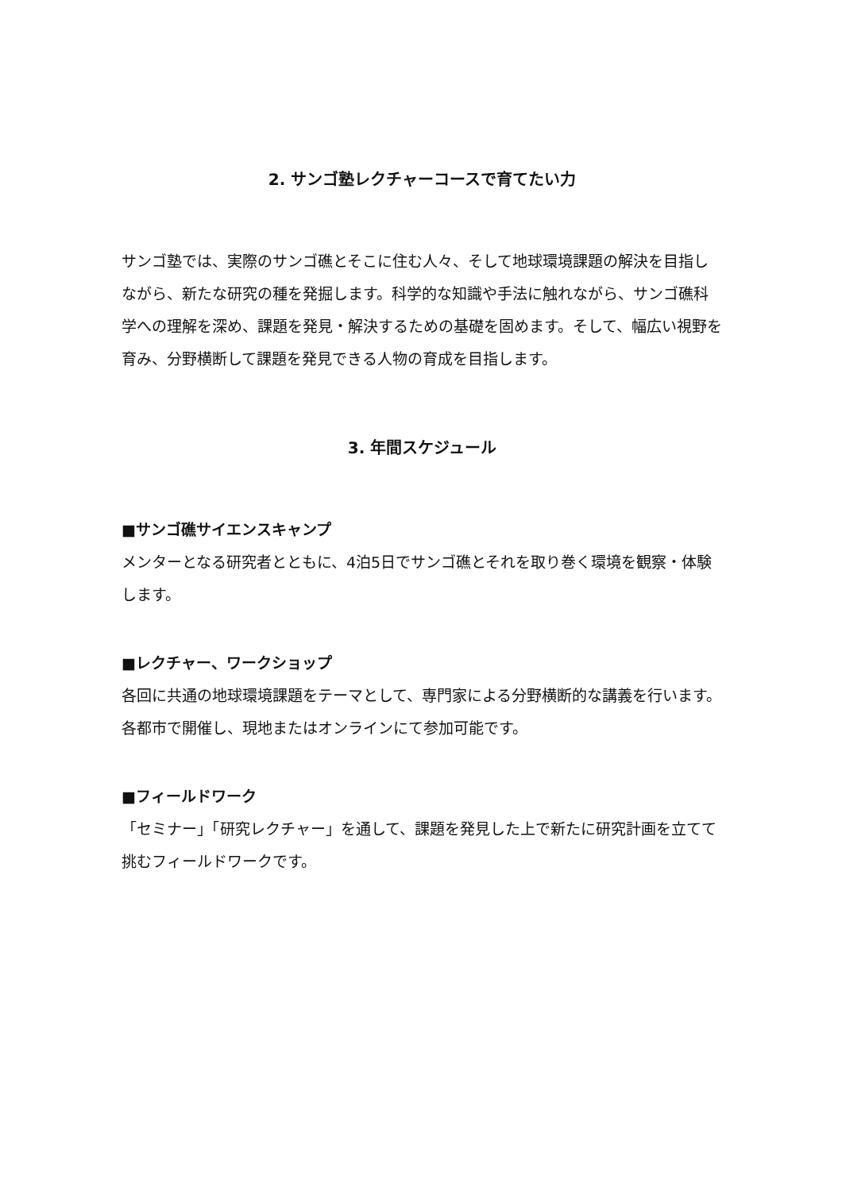2. サンゴ塾レクチャーコースで育てたい力
サンゴ塾では、実際のサンゴ礁とそこに住む人々、そして地球環境課題の解決を目指しながら、新たな研究の種を発掘します。科学的な知識や手法に触れながら、サンゴ礁科学への理解を深め、課題を発見・解決するための基礎を固めます。そして、幅広い視野を育み、分野横断して課題を発見できる人物の育成を目指します。
3. 年間スケジュール
■サンゴ礁サイエンスキャンプ
メンターとなる研究者とともに、4泊5日でサンゴ礁とそれを取り巻く環境を観察・体験します。
■レクチャー、ワークショップ
各回に共通の地球環境課題をテーマとして、専門家による分野横断的な講義を行います。各都市で開催し、現地またはオンラインにて参加可能です。
■フィールドワーク
「セミナー」「研究レクチャー」を通して、課題を発見した上で新たに研究計画を立てて挑むフィールドワークです。